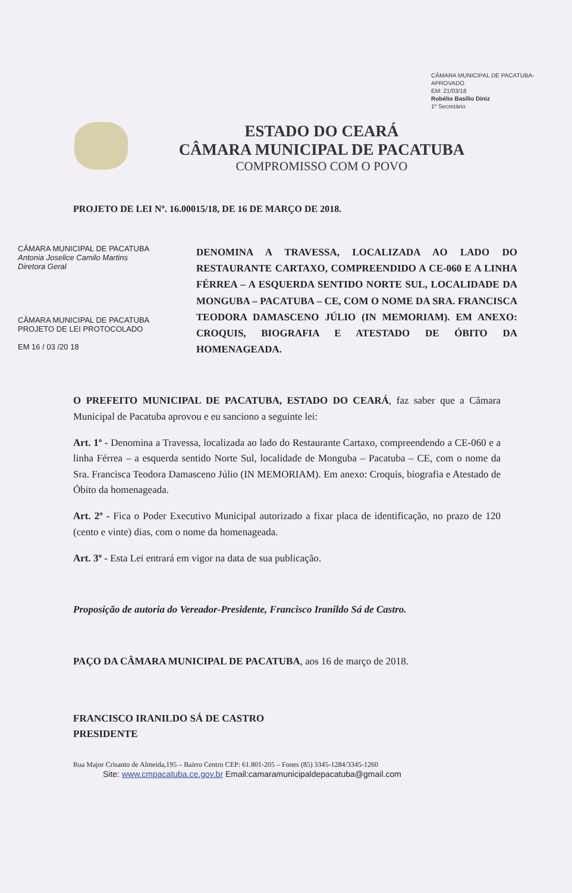CÂMARA MUNICIPAL DE PACATUBA-
APROVADO
EM: 21/03/18
Robélio Basílio Diniz
1º Secretário
ESTADO DO CEARÁ
CÂMARA MUNICIPAL DE PACATUBA
COMPROMISSO COM O POVO
PROJETO DE LEI Nº. 16.00015/18, DE 16 DE MARÇO DE 2018.
CÂMARA MUNICIPAL DE PACATUBA
Antonia Joselice Camilo Martins
Diretora Geral
CÂMARA MUNICIPAL DE PACATUBA
PROJETO DE LEI PROTOCOLADO
EM 16 / 03 /20 18
DENOMINA A TRAVESSA, LOCALIZADA AO LADO DO RESTAURANTE CARTAXO, COMPREENDIDO A CE-060 E A LINHA FÉRREA – A ESQUERDA SENTIDO NORTE SUL, LOCALIDADE DA MONGUBA – PACATUBA – CE, COM O NOME DA SRA. FRANCISCA TEODORA DAMASCENO JÚLIO (IN MEMORIAM). EM ANEXO: CROQUIS, BIOGRAFIA E ATESTADO DE ÓBITO DA HOMENAGEADA.
O PREFEITO MUNICIPAL DE PACATUBA, ESTADO DO CEARÁ, faz saber que a Câmara Municipal de Pacatuba aprovou e eu sanciono a seguinte lei:
Art. 1º - Denomina a Travessa, localizada ao lado do Restaurante Cartaxo, compreendendo a CE-060 e a linha Férrea – a esquerda sentido Norte Sul, localidade de Monguba – Pacatuba – CE, com o nome da Sra. Francisca Teodora Damasceno Júlio (IN MEMORIAM). Em anexo: Croquis, biografia e Atestado de Óbito da homenageada.
Art. 2º - Fica o Poder Executivo Municipal autorizado a fixar placa de identificação, no prazo de 120 (cento e vinte) dias, com o nome da homenageada.
Art. 3º - Esta Lei entrará em vigor na data de sua publicação.
Proposição de autoria do Vereador-Presidente, Francisco Iranildo Sá de Castro.
PAÇO DA CÂMARA MUNICIPAL DE PACATUBA, aos 16 de março de 2018.
FRANCISCO IRANILDO SÁ DE CASTRO
PRESIDENTE
Rua Major Crisanto de Almeida,195 – Bairro Centro CEP: 61.801-205 – Fones (85) 3345-1284/3345-1260
Site: www.cmpacatuba.ce.gov.br Email:camaramunicipaldepacatuba@gmail.com